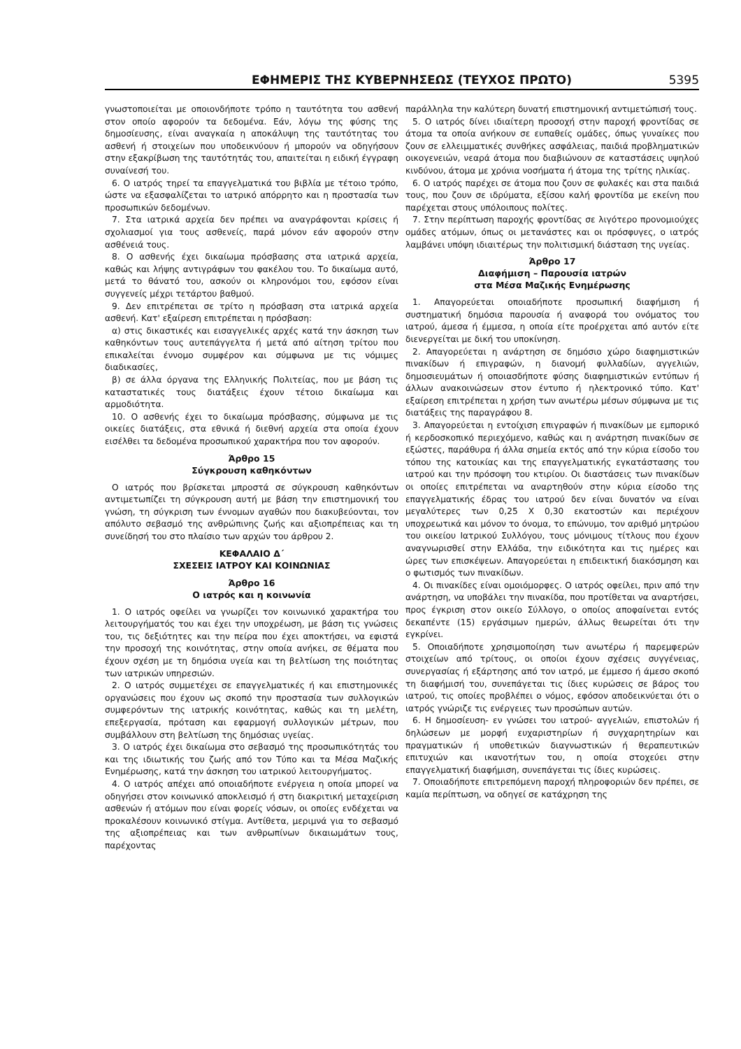ΕΦΗΜΕΡΙΣ ΤΗΣ ΚΥΒΕΡΝΗΣΕΩΣ (ΤΕΥΧΟΣ ΠΡΩΤΟ) 5395
γνωστοποιείται με οποιονδήποτε τρόπο η ταυτότητα του ασθενή στον οποίο αφορούν τα δεδομένα. Εάν, λόγω της φύσης της δημοσίευσης, είναι αναγκαία η αποκάλυψη της ταυτότητας του ασθενή ή στοιχείων που υποδεικνύουν ή μπορούν να οδηγήσουν στην εξακρίβωση της ταυτότητάς του, απαιτείται η ειδική έγγραφη συναίνεσή του.
6. Ο ιατρός τηρεί τα επαγγελματικά του βιβλία με τέτοιο τρόπο, ώστε να εξασφαλίζεται το ιατρικό απόρρητο και η προστασία των προσωπικών δεδομένων.
7. Στα ιατρικά αρχεία δεν πρέπει να αναγράφονται κρίσεις ή σχολιασμοί για τους ασθενείς, παρά μόνον εάν αφορούν στην ασθένειά τους.
8. Ο ασθενής έχει δικαίωμα πρόσβασης στα ιατρικά αρχεία, καθώς και λήψης αντιγράφων του φακέλου του. Το δικαίωμα αυτό, μετά το θάνατό του, ασκούν οι κληρονόμοι του, εφόσον είναι συγγενείς μέχρι τετάρτου βαθμού.
9. Δεν επιτρέπεται σε τρίτο η πρόσβαση στα ιατρικά αρχεία ασθενή. Κατ' εξαίρεση επιτρέπεται η πρόσβαση:
α) στις δικαστικές και εισαγγελικές αρχές κατά την άσκηση των καθηκόντων τους αυτεπάγγελτα ή μετά από αίτηση τρίτου που επικαλείται έννομο συμφέρον και σύμφωνα με τις νόμιμες διαδικασίες,
β) σε άλλα όργανα της Ελληνικής Πολιτείας, που με βάση τις καταστατικές τους διατάξεις έχουν τέτοιο δικαίωμα και αρμοδιότητα.
10. Ο ασθενής έχει το δικαίωμα πρόσβασης, σύμφωνα με τις οικείες διατάξεις, στα εθνικά ή διεθνή αρχεία στα οποία έχουν εισέλθει τα δεδομένα προσωπικού χαρακτήρα που τον αφορούν.
Άρθρο 15
Σύγκρουση καθηκόντων
Ο ιατρός που βρίσκεται μπροστά σε σύγκρουση καθηκόντων αντιμετωπίζει τη σύγκρουση αυτή με βάση την επιστημονική του γνώση, τη σύγκριση των έννομων αγαθών που διακυβεύονται, τον απόλυτο σεβασμό της ανθρώπινης ζωής και αξιοπρέπειας και τη συνείδησή του στο πλαίσιο των αρχών του άρθρου 2.
ΚΕΦΑΛΑΙΟ Δ΄
ΣΧΕΣΕΙΣ ΙΑΤΡΟΥ ΚΑΙ ΚΟΙΝΩΝΙΑΣ
Άρθρο 16
Ο ιατρός και η κοινωνία
1. Ο ιατρός οφείλει να γνωρίζει τον κοινωνικό χαρακτήρα του λειτουργήματός του και έχει την υποχρέωση, με βάση τις γνώσεις του, τις δεξιότητες και την πείρα που έχει αποκτήσει, να εφιστά την προσοχή της κοινότητας, στην οποία ανήκει, σε θέματα που έχουν σχέση με τη δημόσια υγεία και τη βελτίωση της ποιότητας των ιατρικών υπηρεσιών.
2. Ο ιατρός συμμετέχει σε επαγγελματικές ή και επιστημονικές οργανώσεις που έχουν ως σκοπό την προστασία των συλλογικών συμφερόντων της ιατρικής κοινότητας, καθώς και τη μελέτη, επεξεργασία, πρόταση και εφαρμογή συλλογικών μέτρων, που συμβάλλουν στη βελτίωση της δημόσιας υγείας.
3. Ο ιατρός έχει δικαίωμα στο σεβασμό της προσωπικότητάς του και της ιδιωτικής του ζωής από τον Τύπο και τα Μέσα Μαζικής Ενημέρωσης, κατά την άσκηση του ιατρικού λειτουργήματος.
4. Ο ιατρός απέχει από οποιαδήποτε ενέργεια η οποία μπορεί να οδηγήσει στον κοινωνικό αποκλεισμό ή στη διακριτική μεταχείριση ασθενών ή ατόμων που είναι φορείς νόσων, οι οποίες ενδέχεται να προκαλέσουν κοινωνικό στίγμα. Αντίθετα, μεριμνά για το σεβασμό της αξιοπρέπειας και των ανθρωπίνων δικαιωμάτων τους, παρέχοντας
παράλληλα την καλύτερη δυνατή επιστημονική αντιμετώπισή τους.
5. Ο ιατρός δίνει ιδιαίτερη προσοχή στην παροχή φροντίδας σε άτομα τα οποία ανήκουν σε ευπαθείς ομάδες, όπως γυναίκες που ζουν σε ελλειμματικές συνθήκες ασφάλειας, παιδιά προβληματικών οικογενειών, νεαρά άτομα που διαβιώνουν σε καταστάσεις υψηλού κινδύνου, άτομα με χρόνια νοσήματα ή άτομα της τρίτης ηλικίας.
6. Ο ιατρός παρέχει σε άτομα που ζουν σε φυλακές και στα παιδιά τους, που ζουν σε ιδρύματα, εξίσου καλή φροντίδα με εκείνη που παρέχεται στους υπόλοιπους πολίτες.
7. Στην περίπτωση παροχής φροντίδας σε λιγότερο προνομιούχες ομάδες ατόμων, όπως οι μετανάστες και οι πρόσφυγες, ο ιατρός λαμβάνει υπόψη ιδιαιτέρως την πολιτισμική διάσταση της υγείας.
Άρθρο 17
Διαφήμιση – Παρουσία ιατρών
στα Μέσα Μαζικής Ενημέρωσης
1. Απαγορεύεται οποιαδήποτε προσωπική διαφήμιση ή συστηματική δημόσια παρουσία ή αναφορά του ονόματος του ιατρού, άμεσα ή έμμεσα, η οποία είτε προέρχεται από αυτόν είτε διενεργείται με δική του υποκίνηση.
2. Απαγορεύεται η ανάρτηση σε δημόσιο χώρο διαφημιστικών πινακίδων ή επιγραφών, η διανομή φυλλαδίων, αγγελιών, δημοσιευμάτων ή οποιασδήποτε φύσης διαφημιστικών εντύπων ή άλλων ανακοινώσεων στον έντυπο ή ηλεκτρονικό τύπο. Κατ' εξαίρεση επιτρέπεται η χρήση των ανωτέρω μέσων σύμφωνα με τις διατάξεις της παραγράφου 8.
3. Απαγορεύεται η εντοίχιση επιγραφών ή πινακίδων με εμπορικό ή κερδοσκοπικό περιεχόμενο, καθώς και η ανάρτηση πινακίδων σε εξώστες, παράθυρα ή άλλα σημεία εκτός από την κύρια είσοδο του τόπου της κατοικίας και της επαγγελματικής εγκατάστασης του ιατρού και την πρόσοψη του κτιρίου. Οι διαστάσεις των πινακίδων οι οποίες επιτρέπεται να αναρτηθούν στην κύρια είσοδο της επαγγελματικής έδρας του ιατρού δεν είναι δυνατόν να είναι μεγαλύτερες των 0,25 Χ 0,30 εκατοστών και περιέχουν υποχρεωτικά και μόνον το όνομα, το επώνυμο, τον αριθμό μητρώου του οικείου Ιατρικού Συλλόγου, τους μόνιμους τίτλους που έχουν αναγνωρισθεί στην Ελλάδα, την ειδικότητα και τις ημέρες και ώρες των επισκέψεων. Απαγορεύεται η επιδεικτική διακόσμηση και ο φωτισμός των πινακίδων.
4. Οι πινακίδες είναι ομοιόμορφες. Ο ιατρός οφείλει, πριν από την ανάρτηση, να υποβάλει την πινακίδα, που προτίθεται να αναρτήσει, προς έγκριση στον οικείο Σύλλογο, ο οποίος αποφαίνεται εντός δεκαπέντε (15) εργάσιμων ημερών, άλλως θεωρείται ότι την εγκρίνει.
5. Οποιαδήποτε χρησιμοποίηση των ανωτέρω ή παρεμφερών στοιχείων από τρίτους, οι οποίοι έχουν σχέσεις συγγένειας, συνεργασίας ή εξάρτησης από τον ιατρό, με έμμεσο ή άμεσο σκοπό τη διαφήμισή του, συνεπάγεται τις ίδιες κυρώσεις σε βάρος του ιατρού, τις οποίες προβλέπει ο νόμος, εφόσον αποδεικνύεται ότι ο ιατρός γνώριζε τις ενέργειες των προσώπων αυτών.
6. Η δημοσίευση- εν γνώσει του ιατρού- αγγελιών, επιστολών ή δηλώσεων με μορφή ευχαριστηρίων ή συγχαρητηρίων και πραγματικών ή υποθετικών διαγνωστικών ή θεραπευτικών επιτυχιών και ικανοτήτων του, η οποία στοχεύει στην επαγγελματική διαφήμιση, συνεπάγεται τις ίδιες κυρώσεις.
7. Οποιαδήποτε επιτρεπόμενη παροχή πληροφοριών δεν πρέπει, σε καμία περίπτωση, να οδηγεί σε κατάχρηση της